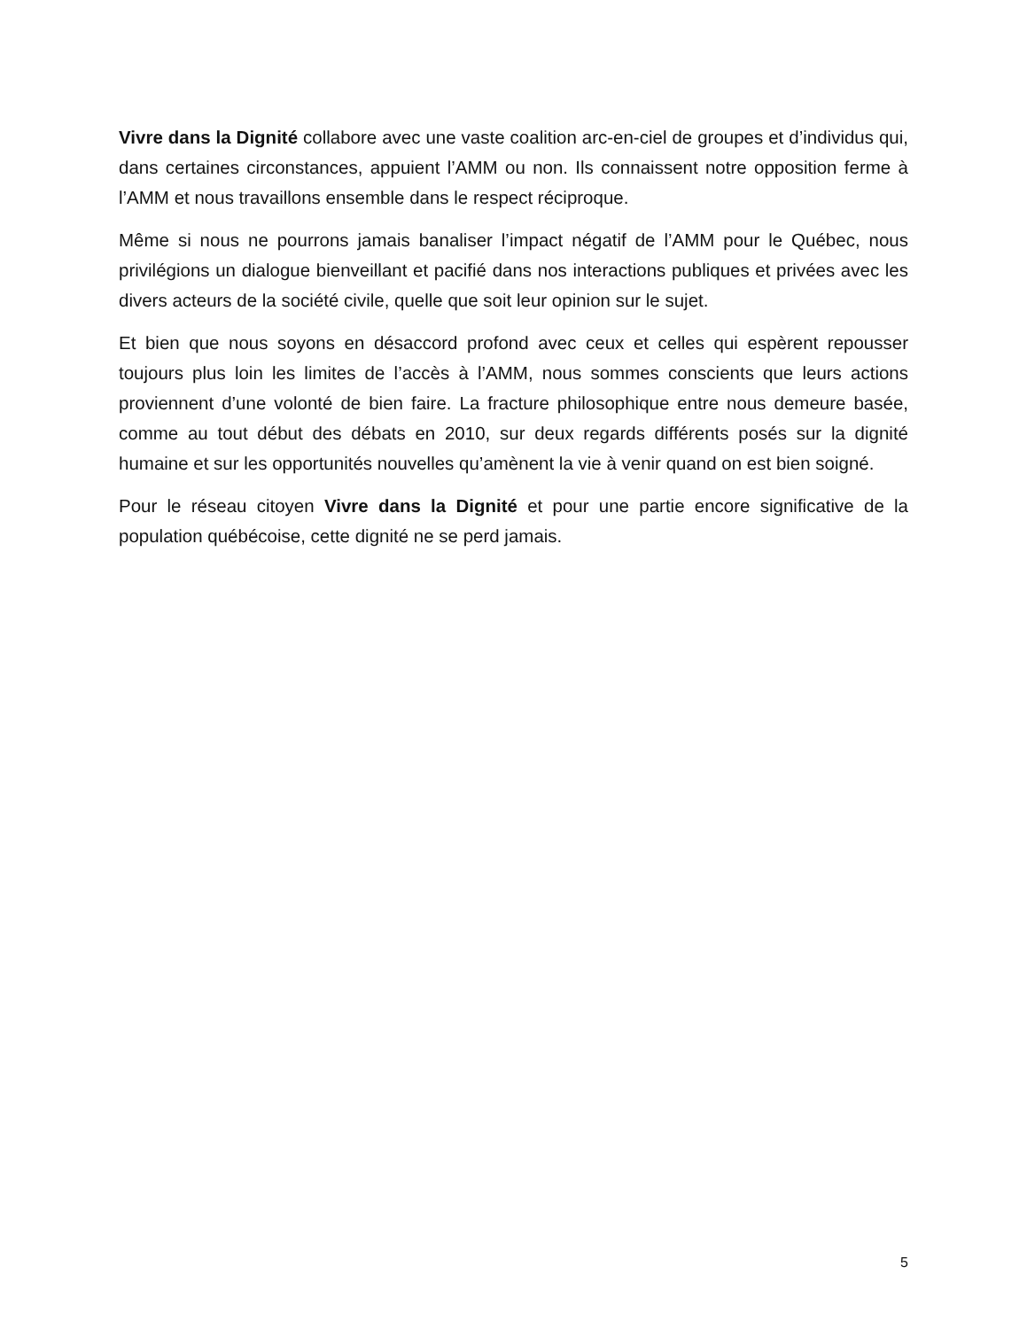Vivre dans la Dignité collabore avec une vaste coalition arc-en-ciel de groupes et d’individus qui, dans certaines circonstances, appuient l’AMM ou non. Ils connaissent notre opposition ferme à l’AMM et nous travaillons ensemble dans le respect réciproque.
Même si nous ne pourrons jamais banaliser l’impact négatif de l’AMM pour le Québec, nous privilégions un dialogue bienveillant et pacifié dans nos interactions publiques et privées avec les divers acteurs de la société civile, quelle que soit leur opinion sur le sujet.
Et bien que nous soyons en désaccord profond avec ceux et celles qui espèrent repousser toujours plus loin les limites de l’accès à l’AMM, nous sommes conscients que leurs actions proviennent d’une volonté de bien faire. La fracture philosophique entre nous demeure basée, comme au tout début des débats en 2010, sur deux regards différents posés sur la dignité humaine et sur les opportunités nouvelles qu’amènent la vie à venir quand on est bien soigné.
Pour le réseau citoyen Vivre dans la Dignité et pour une partie encore significative de la population québécoise, cette dignité ne se perd jamais.
5